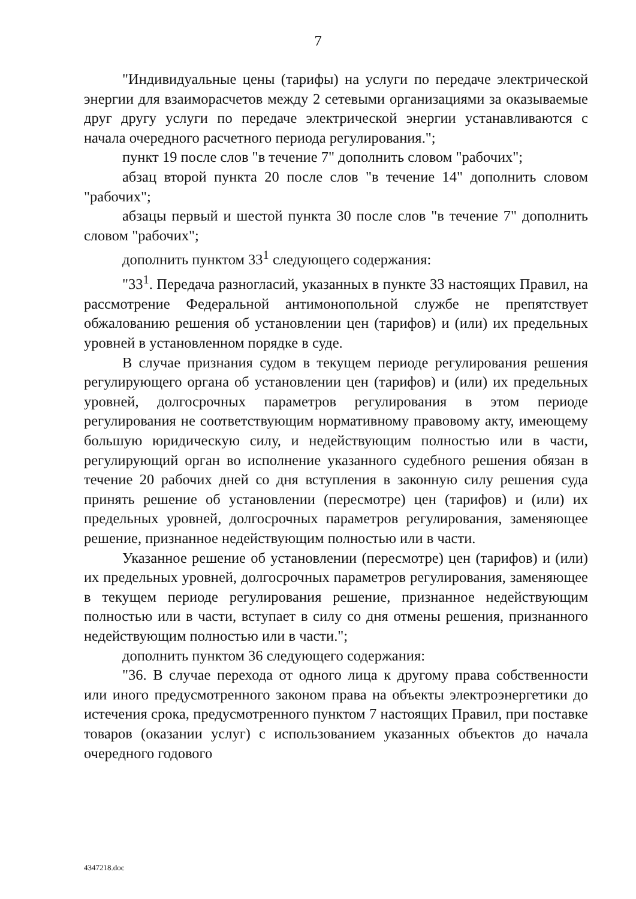7
"Индивидуальные цены (тарифы) на услуги по передаче электрической энергии для взаиморасчетов между 2 сетевыми организациями за оказываемые друг другу услуги по передаче электрической энергии устанавливаются с начала очередного расчетного периода регулирования.";
пункт 19 после слов "в течение 7" дополнить словом "рабочих";
абзац второй пункта 20 после слов "в течение 14" дополнить словом "рабочих";
абзацы первый и шестой пункта 30 после слов "в течение 7" дополнить словом "рабочих";
дополнить пунктом 33<sup>1</sup> следующего содержания:
"33<sup>1</sup>. Передача разногласий, указанных в пункте 33 настоящих Правил, на рассмотрение Федеральной антимонопольной службе не препятствует обжалованию решения об установлении цен (тарифов) и (или) их предельных уровней в установленном порядке в суде.
В случае признания судом в текущем периоде регулирования решения регулирующего органа об установлении цен (тарифов) и (или) их предельных уровней, долгосрочных параметров регулирования в этом периоде регулирования не соответствующим нормативному правовому акту, имеющему большую юридическую силу, и недействующим полностью или в части, регулирующий орган во исполнение указанного судебного решения обязан в течение 20 рабочих дней со дня вступления в законную силу решения суда принять решение об установлении (пересмотре) цен (тарифов) и (или) их предельных уровней, долгосрочных параметров регулирования, заменяющее решение, признанное недействующим полностью или в части.
Указанное решение об установлении (пересмотре) цен (тарифов) и (или) их предельных уровней, долгосрочных параметров регулирования, заменяющее в текущем периоде регулирования решение, признанное недействующим полностью или в части, вступает в силу со дня отмены решения, признанного недействующим полностью или в части.";
дополнить пунктом 36 следующего содержания:
"36. В случае перехода от одного лица к другому права собственности или иного предусмотренного законом права на объекты электроэнергетики до истечения срока, предусмотренного пунктом 7 настоящих Правил, при поставке товаров (оказании услуг) с использованием указанных объектов до начала очередного годового
4347218.doc